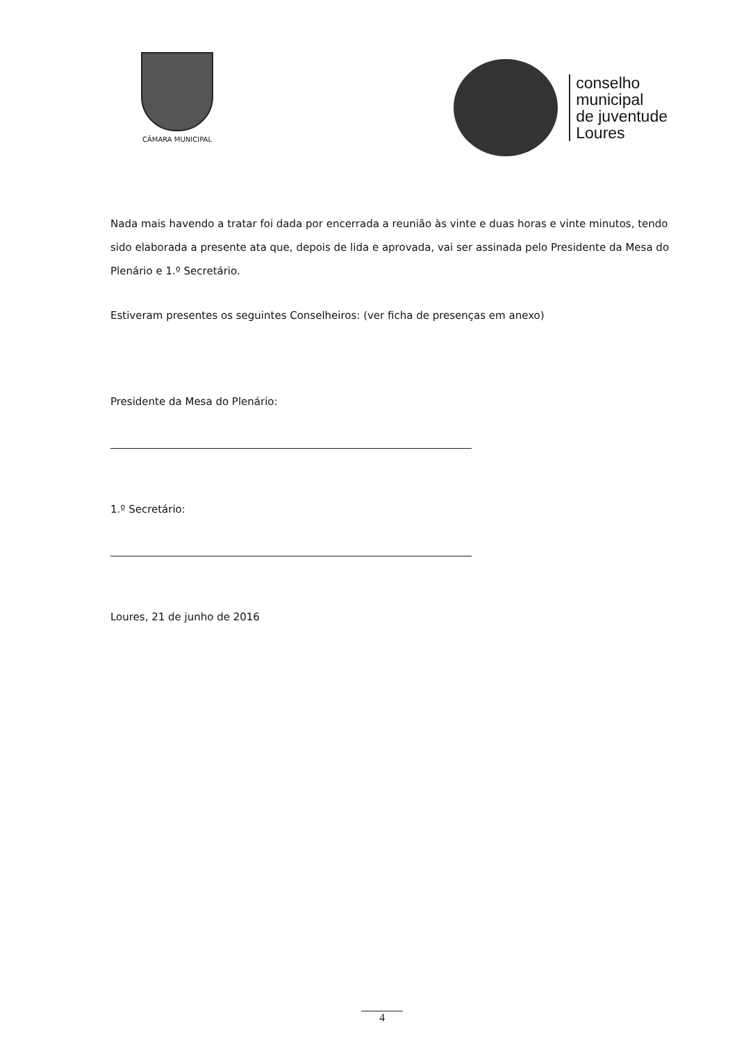CÂMARA MUNICIPAL
conselho
municipal
de juventude
Loures
Nada mais havendo a tratar foi dada por encerrada a reunião às vinte e duas horas e vinte minutos, tendo sido elaborada a presente ata que, depois de lida e aprovada, vai ser assinada pelo Presidente da Mesa do Plenário e 1.º Secretário.
Estiveram presentes os seguintes Conselheiros: (ver ficha de presenças em anexo)
Presidente da Mesa do Plenário:
1.º Secretário:
Loures, 21 de junho de 2016
4